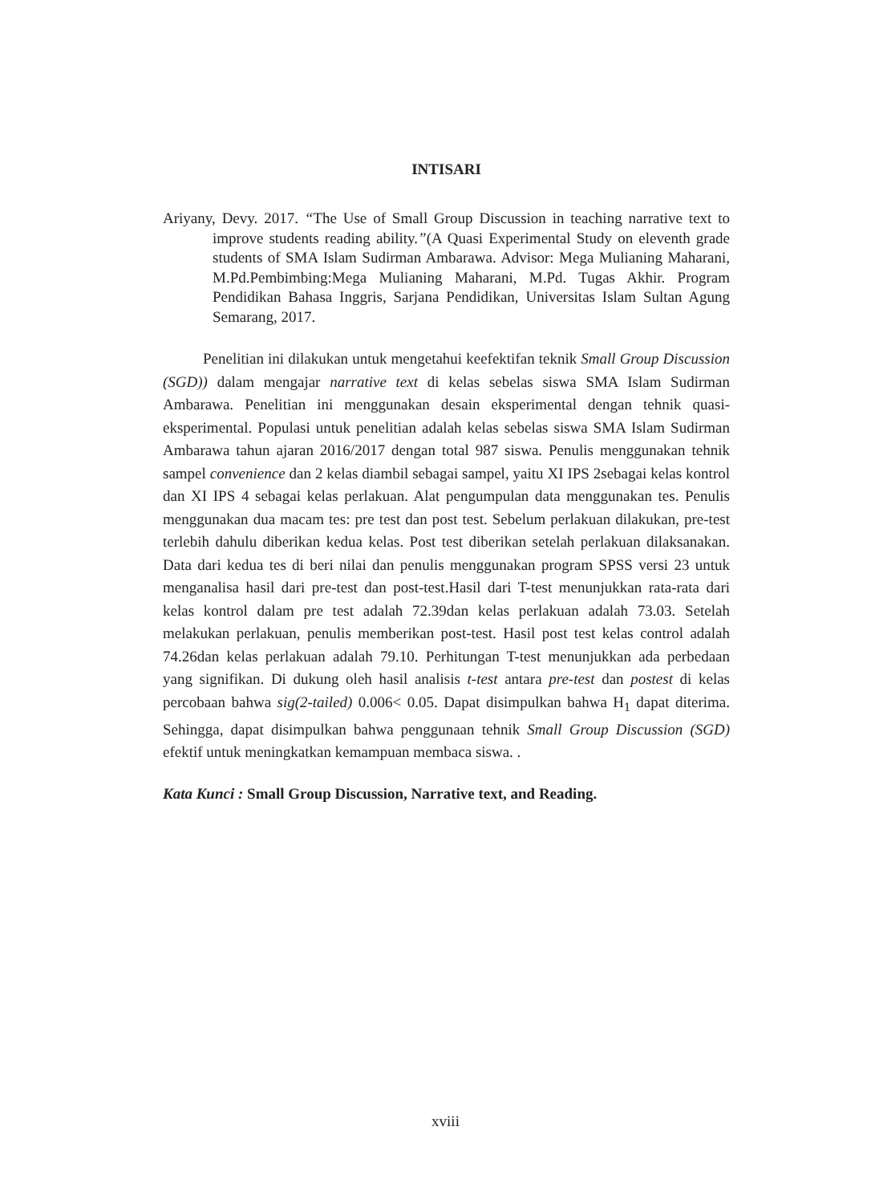INTISARI
Ariyany, Devy. 2017. “The Use of Small Group Discussion in teaching narrative text to improve students reading ability.”(A Quasi Experimental Study on eleventh grade students of SMA Islam Sudirman Ambarawa. Advisor: Mega Mulianing Maharani, M.Pd.Pembimbing:Mega Mulianing Maharani, M.Pd. Tugas Akhir. Program Pendidikan Bahasa Inggris, Sarjana Pendidikan, Universitas Islam Sultan Agung Semarang, 2017.
Penelitian ini dilakukan untuk mengetahui keefektifan teknik Small Group Discussion (SGD)) dalam mengajar narrative text di kelas sebelas siswa SMA Islam Sudirman Ambarawa. Penelitian ini menggunakan desain eksperimental dengan tehnik quasi-eksperimental. Populasi untuk penelitian adalah kelas sebelas siswa SMA Islam Sudirman Ambarawa tahun ajaran 2016/2017 dengan total 987 siswa. Penulis menggunakan tehnik sampel convenience dan 2 kelas diambil sebagai sampel, yaitu XI IPS 2sebagai kelas kontrol dan XI IPS 4 sebagai kelas perlakuan. Alat pengumpulan data menggunakan tes. Penulis menggunakan dua macam tes: pre test dan post test. Sebelum perlakuan dilakukan, pre-test terlebih dahulu diberikan kedua kelas. Post test diberikan setelah perlakuan dilaksanakan. Data dari kedua tes di beri nilai dan penulis menggunakan program SPSS versi 23 untuk menganalisa hasil dari pre-test dan post-test.Hasil dari T-test menunjukkan rata-rata dari kelas kontrol dalam pre test adalah 72.39dan kelas perlakuan adalah 73.03. Setelah melakukan perlakuan, penulis memberikan post-test. Hasil post test kelas control adalah 74.26dan kelas perlakuan adalah 79.10. Perhitungan T-test menunjukkan ada perbedaan yang signifikan. Di dukung oleh hasil analisis t-test antara pre-test dan postest di kelas percobaan bahwa sig(2-tailed) 0.006< 0.05. Dapat disimpulkan bahwa H<sub>1</sub> dapat diterima. Sehingga, dapat disimpulkan bahwa penggunaan tehnik Small Group Discussion (SGD) efektif untuk meningkatkan kemampuan membaca siswa. .
Kata Kunci : Small Group Discussion, Narrative text, and Reading.
xviii